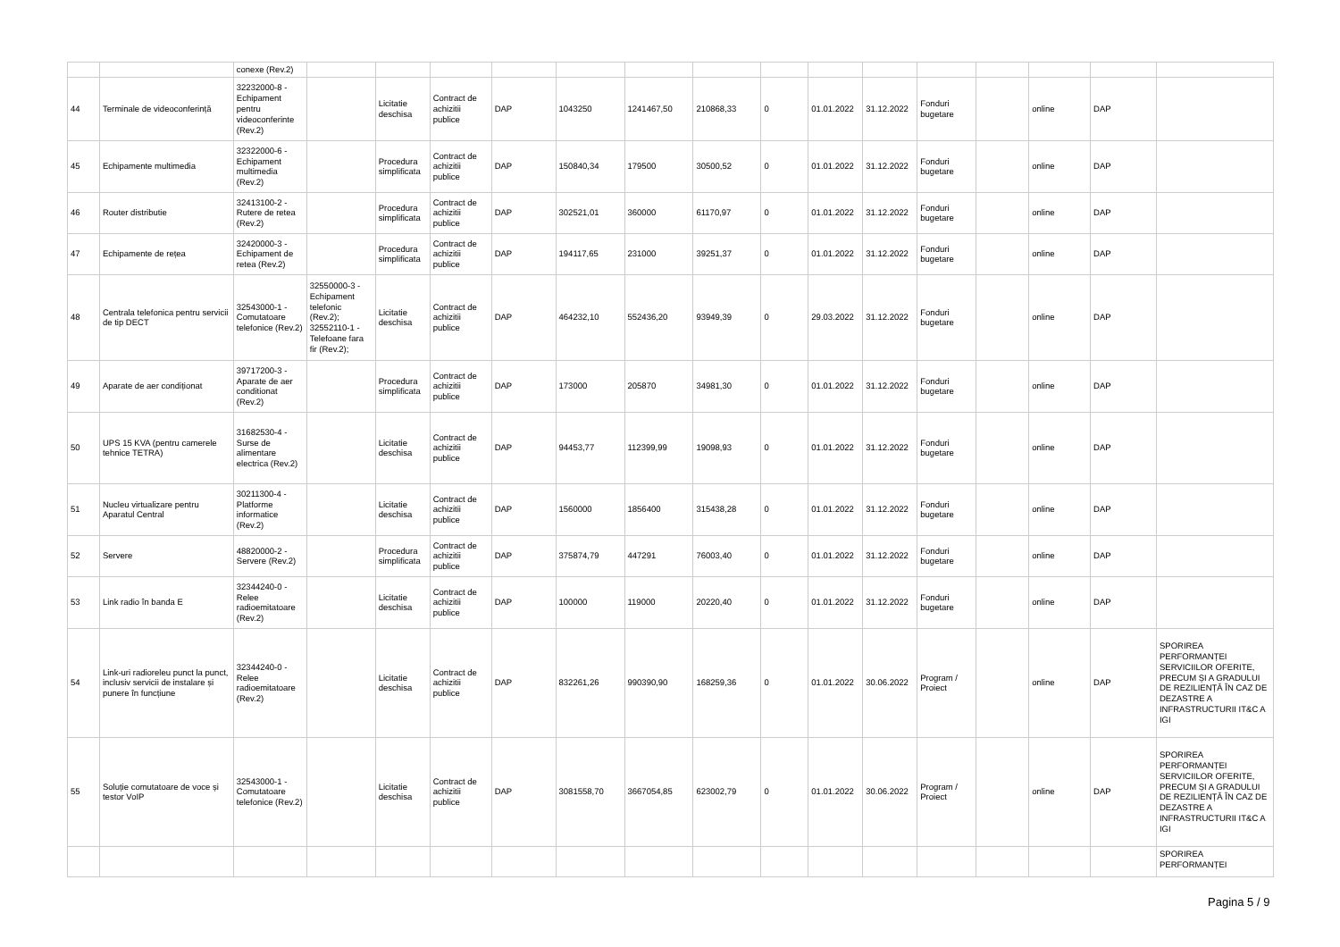| | | conexe (Rev.2) | | | | | | | | | | | | | | | |
| 44 | Terminale de videoconferință | 32232000-8 - Echipament pentru videoconferinte (Rev.2) | | Licitatie deschisa | Contract de achizitii publice | DAP | 1043250 | 1241467,50 | 210868,33 | 0 | 01.01.2022 | 31.12.2022 | Fonduri bugetare | | online | DAP | |
| 45 | Echipamente multimedia | 32322000-6 - Echipament multimedia (Rev.2) | | Procedura simplificata | Contract de achizitii publice | DAP | 150840,34 | 179500 | 30500,52 | 0 | 01.01.2022 | 31.12.2022 | Fonduri bugetare | | online | DAP | |
| 46 | Router distributie | 32413100-2 - Rutere de retea (Rev.2) | | Procedura simplificata | Contract de achizitii publice | DAP | 302521,01 | 360000 | 61170,97 | 0 | 01.01.2022 | 31.12.2022 | Fonduri bugetare | | online | DAP | |
| 47 | Echipamente de rețea | 32420000-3 - Echipament de retea (Rev.2) | | Procedura simplificata | Contract de achizitii publice | DAP | 194117,65 | 231000 | 39251,37 | 0 | 01.01.2022 | 31.12.2022 | Fonduri bugetare | | online | DAP | |
| 48 | Centrala telefonica pentru servicii de tip DECT | 32543000-1 - Comutatoare telefonice (Rev.2) | 32550000-3 - Echipament telefonic (Rev.2); 32552110-1 - Telefoane fara fir (Rev.2); | Licitatie deschisa | Contract de achizitii publice | DAP | 464232,10 | 552436,20 | 93949,39 | 0 | 29.03.2022 | 31.12.2022 | Fonduri bugetare | | online | DAP | |
| 49 | Aparate de aer condiționat | 39717200-3 - Aparate de aer conditionat (Rev.2) | | Procedura simplificata | Contract de achizitii publice | DAP | 173000 | 205870 | 34981,30 | 0 | 01.01.2022 | 31.12.2022 | Fonduri bugetare | | online | DAP | |
| 50 | UPS 15 KVA (pentru camerele tehnice TETRA) | 31682530-4 - Surse de alimentare electrica (Rev.2) | | Licitatie deschisa | Contract de achizitii publice | DAP | 94453,77 | 112399,99 | 19098,93 | 0 | 01.01.2022 | 31.12.2022 | Fonduri bugetare | | online | DAP | |
| 51 | Nucleu virtualizare pentru Aparatul Central | 30211300-4 - Platforme informatice (Rev.2) | | Licitatie deschisa | Contract de achizitii publice | DAP | 1560000 | 1856400 | 315438,28 | 0 | 01.01.2022 | 31.12.2022 | Fonduri bugetare | | online | DAP | |
| 52 | Servere | 48820000-2 - Servere (Rev.2) | | Procedura simplificata | Contract de achizitii publice | DAP | 375874,79 | 447291 | 76003,40 | 0 | 01.01.2022 | 31.12.2022 | Fonduri bugetare | | online | DAP | |
| 53 | Link radio în banda E | 32344240-0 - Relee radioemitatoare (Rev.2) | | Licitatie deschisa | Contract de achizitii publice | DAP | 100000 | 119000 | 20220,40 | 0 | 01.01.2022 | 31.12.2022 | Fonduri bugetare | | online | DAP | |
| 54 | Link-uri radioreleu punct la punct, inclusiv servicii de instalare și punere în funcțiune | 32344240-0 - Relee radioemitatoare (Rev.2) | | Licitatie deschisa | Contract de achizitii publice | DAP | 832261,26 | 990390,90 | 168259,36 | 0 | 01.01.2022 | 30.06.2022 | Program / Proiect | | online | DAP | SPORIREA PERFORMANȚEI SERVICIILOR OFERITE, PRECUM ȘI A GRADULUI DE REZILIENȚĂ ÎN CAZ DE DEZASTRE A INFRASTRUCTURII IT&C A IGI |
| 55 | Soluție comutatoare de voce și testor VoIP | 32543000-1 - Comutatoare telefonice (Rev.2) | | Licitatie deschisa | Contract de achizitii publice | DAP | 3081558,70 | 3667054,85 | 623002,79 | 0 | 01.01.2022 | 30.06.2022 | Program / Proiect | | online | DAP | SPORIREA PERFORMANȚEI SERVICIILOR OFERITE, PRECUM ȘI A GRADULUI DE REZILIENȚĂ ÎN CAZ DE DEZASTRE A INFRASTRUCTURII IT&C A IGI |
| | | | | | | | | | | | | | | | | | SPORIREA PERFORMANȚEI |
Pagina 5 / 9